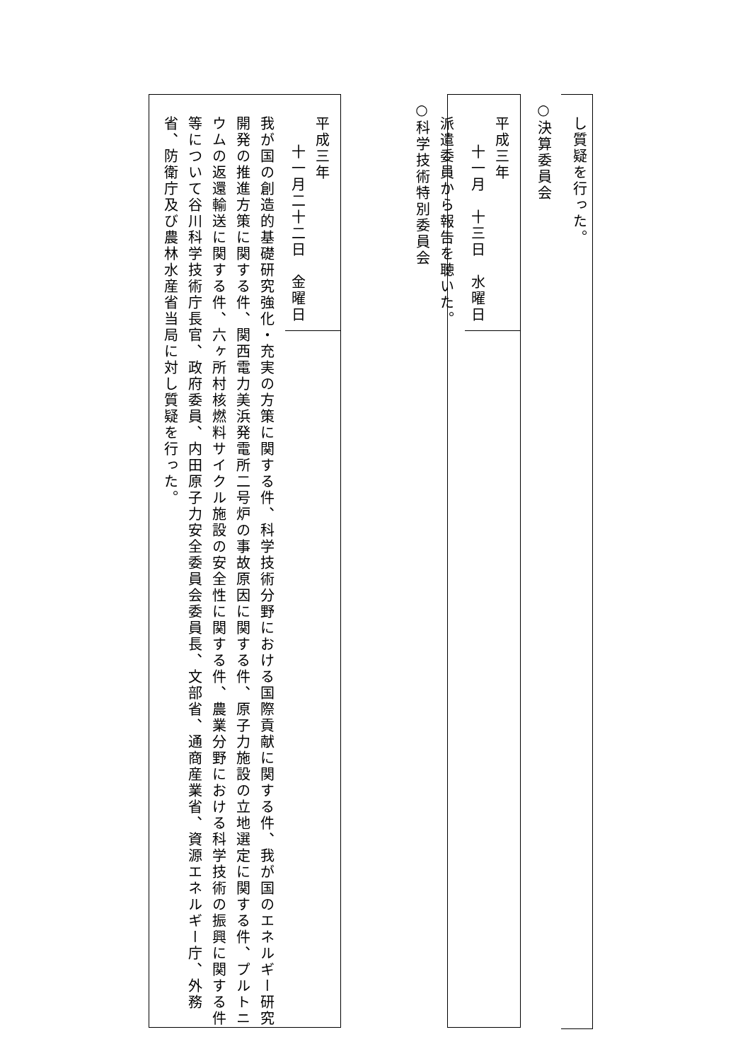し質疑を行った。
○決算委員会
平成三年
十一月　十三日　水曜日
派遣委員から報告を聴いた。
○科学技術特別委員会
平成三年
十一月二十二日　金曜日
我が国の創造的基礎研究強化・充実の方策に関する件、科学技術分野における国際貢献に関する件、我が国のエネルギー研究開発の推進方策に関する件、関西電力美浜発電所二号炉の事故原因に関する件、原子力施設の立地選定に関する件、プルトニウムの返還輸送に関する件、六ヶ所村核燃料サイクル施設の安全性に関する件、農業分野における科学技術の振興に関する件等について谷川科学技術庁長官、政府委員、内田原子力安全委員会委員長、文部省、通商産業省、資源エネルギー庁、外務省、防衛庁及び農林水産省当局に対し質疑を行った。